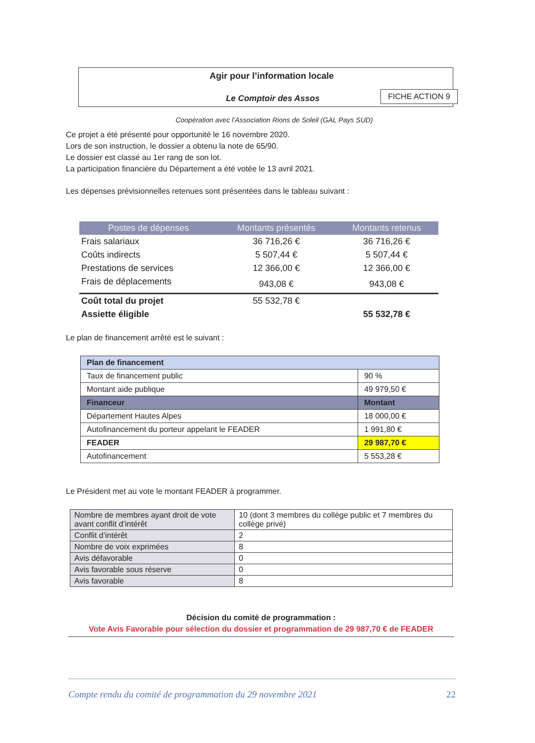Agir pour l’information locale
Le Comptoir des Assos
Coopération avec l’Association Rions de Soleil (GAL Pays SUD)
FICHE ACTION 9
Ce projet a été présenté pour opportunité le 16 novembre 2020.
Lors de son instruction, le dossier a obtenu la note de 65/90.
Le dossier est classé au 1er rang de son lot.
La participation financière du Département a été votée le 13 avril 2021.
Les dépenses prévisionnelles retenues sont présentées dans le tableau suivant :
| Postes de dépenses | Montants présentés | Montants retenus |
| --- | --- | --- |
| Frais salariaux | 36 716,26 € | 36 716,26 € |
| Coûts indirects | 5 507,44 € | 5 507,44 € |
| Prestations de services | 12 366,00 € | 12 366,00 € |
| Frais de déplacements | 943,08 € | 943,08 € |
| Coût total du projet | 55 532,78 € | |
| Assiette éligible | | 55 532,78 € |
Le plan de financement arrêté est le suivant :
| Plan de financement | |
| Taux de financement public | 90 % |
| Montant aide publique | 49 979,50 € |
| Financeur | Montant |
| Département Hautes Alpes | 18 000,00 € |
| Autofinancement du porteur appelant le FEADER | 1 991,80 € |
| FEADER | 29 987,70 € |
| Autofinancement | 5 553,28 € |
Le Président met au vote le montant FEADER à programmer.
| Nombre de membres ayant droit de vote avant conflit d’intérêt | 10 (dont 3 membres du collège public et 7 membres du collège privé) |
| Conflit d’intérêt | 2 |
| Nombre de voix exprimées | 8 |
| Avis défavorable | 0 |
| Avis favorable sous réserve | 0 |
| Avis favorable | 8 |
Décision du comité de programmation :
Vote Avis Favorable pour sélection du dossier et programmation de 29 987,70 € de FEADER
Compte rendu du comité de programmation du 29 novembre 2021 22